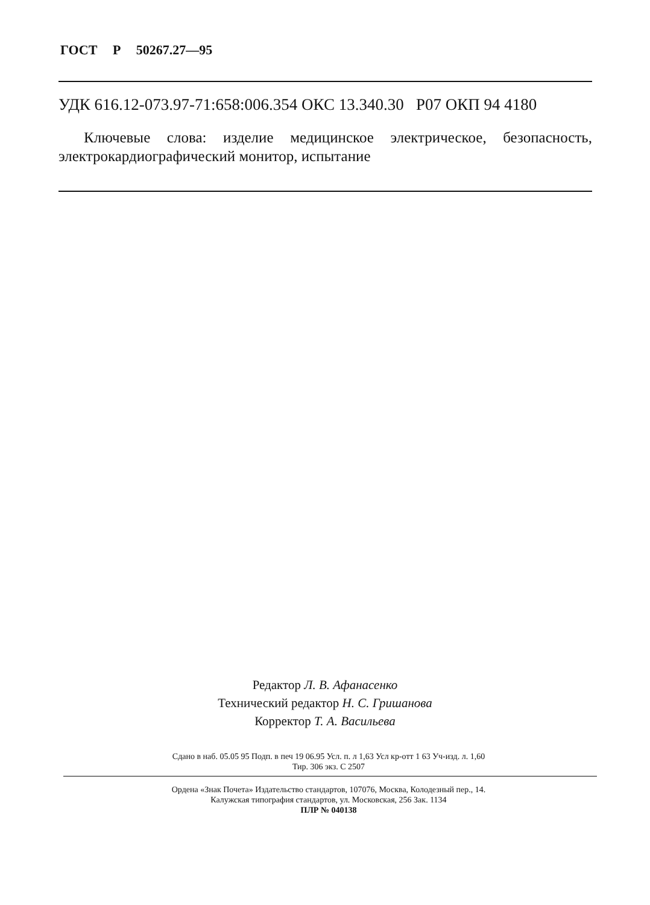ГОСТ Р 50267.27—95
УДК 616.12-073.97-71:658:006.354 ОКС 13.340.30 Р07 ОКП 94 4180
Ключевые слова: изделие медицинское электрическое, безопасность, электрокардиографический монитор, испытание
Редактор Л. В. Афанасенко
Технический редактор Н. С. Гришанова
Корректор Т. А. Васильева
Сдано в наб. 05.05 95 Подп. в печ 19 06.95 Усл. п. л 1,63 Усл кр-отт 1 63 Уч-изд. л. 1,60
Тир. 306 экз. С 2507
Ордена «Знак Почета» Издательство стандартов, 107076, Москва, Колодезный пер., 14.
Калужская типография стандартов, ул. Московская, 256 Зак. 1134
ПЛР № 040138